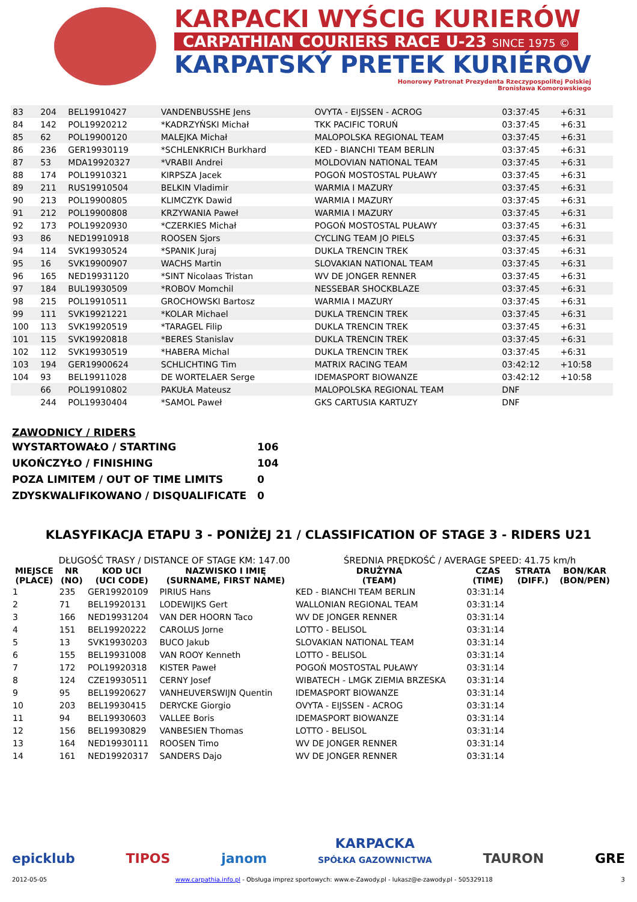KARPACKI WYŚCIG KURIERÓW
CARPATHIAN COURIERS RACE U-23 SINCE 1975 ©
KARPATSKÝ PRETEK KURIÉROV
Honorowy Patronat Prezydenta Rzeczypospolitej Polskiej
Bronisława Komorowskiego
| 83 | 204 | BEL19910427 | VANDENBUSSHE Jens | OVYTA - EIJSSEN - ACROG | 03:37:45 | +6:31 | |
| 84 | 142 | POL19920212 | *KADRZYŃSKI Michał | TKK PACIFIC TORUŃ | 03:37:45 | +6:31 | |
| 85 | 62 | POL19900120 | MALEJKA Michał | MALOPOLSKA REGIONAL TEAM | 03:37:45 | +6:31 | |
| 86 | 236 | GER19930119 | *SCHLENKRICH Burkhard | KED - BIANCHI TEAM BERLIN | 03:37:45 | +6:31 | |
| 87 | 53 | MDA19920327 | *VRABII Andrei | MOLDOVIAN NATIONAL TEAM | 03:37:45 | +6:31 | |
| 88 | 174 | POL19910321 | KIRPSZA Jacek | POGOŃ MOSTOSTAL PUŁAWY | 03:37:45 | +6:31 | |
| 89 | 211 | RUS19910504 | BELKIN Vladimir | WARMIA I MAZURY | 03:37:45 | +6:31 | |
| 90 | 213 | POL19900805 | KLIMCZYK Dawid | WARMIA I MAZURY | 03:37:45 | +6:31 | |
| 91 | 212 | POL19900808 | KRZYWANIA Paweł | WARMIA I MAZURY | 03:37:45 | +6:31 | |
| 92 | 173 | POL19920930 | *CZERKIES Michał | POGOŃ MOSTOSTAL PUŁAWY | 03:37:45 | +6:31 | |
| 93 | 86 | NED19910918 | ROOSEN Sjors | CYCLING TEAM JO PIELS | 03:37:45 | +6:31 | |
| 94 | 114 | SVK19930524 | *SPANIK Juraj | DUKLA TRENCIN TREK | 03:37:45 | +6:31 | |
| 95 | 16 | SVK19900907 | WACHS Martin | SLOVAKIAN NATIONAL TEAM | 03:37:45 | +6:31 | |
| 96 | 165 | NED19931120 | *SINT Nicolaas Tristan | WV DE JONGER RENNER | 03:37:45 | +6:31 | |
| 97 | 184 | BUL19930509 | *ROBOV Momchil | NESSEBAR SHOCKBLAZE | 03:37:45 | +6:31 | |
| 98 | 215 | POL19910511 | GROCHOWSKI Bartosz | WARMIA I MAZURY | 03:37:45 | +6:31 | |
| 99 | 111 | SVK19921221 | *KOLAR Michael | DUKLA TRENCIN TREK | 03:37:45 | +6:31 | |
| 100 | 113 | SVK19920519 | *TARAGEL Filip | DUKLA TRENCIN TREK | 03:37:45 | +6:31 | |
| 101 | 115 | SVK19920818 | *BERES Stanislav | DUKLA TRENCIN TREK | 03:37:45 | +6:31 | |
| 102 | 112 | SVK19930519 | *HABERA Michal | DUKLA TRENCIN TREK | 03:37:45 | +6:31 | |
| 103 | 194 | GER19900624 | SCHLICHTING Tim | MATRIX RACING TEAM | 03:42:12 | +10:58 | |
| 104 | 93 | BEL19911028 | DE WORTELAER Serge | IDEMASPORT BIOWANZE | 03:42:12 | +10:58 | |
| | 66 | POL19910802 | PAKUŁA Mateusz | MALOPOLSKA REGIONAL TEAM | DNF | | |
| | 244 | POL19930404 | *SAMOL Paweł | GKS CARTUSIA KARTUZY | DNF | | |
ZAWODNICY / RIDERS
| WYSTARTOWAŁO / STARTING | 106 |
| UKOŃCZYŁO / FINISHING | 104 |
| POZA LIMITEM / OUT OF TIME LIMITS | 0 |
| ZDYSKWALIFIKOWANO / DISQUALIFICATE | 0 |
KLASYFIKACJA ETAPU 3 - PONIŻEJ 21 / CLASSIFICATION OF STAGE 3 - RIDERS U21
DŁUGOŚĆ TRASY / DISTANCE OF STAGE KM: 147.00 ŚREDNIA PRĘDKOŚĆ / AVERAGE SPEED: 41.75 km/h
| MIEJSCE (PLACE) | NR (NO) | KOD UCI (UCI CODE) | NAZWISKO I IMIĘ (SURNAME, FIRST NAME) | DRUŻYNA (TEAM) | CZAS (TIME) | STRATA (DIFF.) | BON/KAR (BON/PEN) |
| --- | --- | --- | --- | --- | --- | --- | --- |
| 1 | 235 | GER19920109 | PIRIUS Hans | KED - BIANCHI TEAM BERLIN | 03:31:14 | | |
| 2 | 71 | BEL19920131 | LODEWIJKS Gert | WALLONIAN REGIONAL TEAM | 03:31:14 | | |
| 3 | 166 | NED19931204 | VAN DER HOORN Taco | WV DE JONGER RENNER | 03:31:14 | | |
| 4 | 151 | BEL19920222 | CAROLUS Jorne | LOTTO - BELISOL | 03:31:14 | | |
| 5 | 13 | SVK19930203 | BUCO Jakub | SLOVAKIAN NATIONAL TEAM | 03:31:14 | | |
| 6 | 155 | BEL19931008 | VAN ROOY Kenneth | LOTTO - BELISOL | 03:31:14 | | |
| 7 | 172 | POL19920318 | KISTER Paweł | POGOŃ MOSTOSTAL PUŁAWY | 03:31:14 | | |
| 8 | 124 | CZE19930511 | CERNY Josef | WIBATECH - LMGK ZIEMIA BRZESKA | 03:31:14 | | |
| 9 | 95 | BEL19920627 | VANHEUVERSWIJN Quentin | IDEMASPORT BIOWANZE | 03:31:14 | | |
| 10 | 203 | BEL19930415 | DERYCKE Giorgio | OVYTA - EIJSSEN - ACROG | 03:31:14 | | |
| 11 | 94 | BEL19930603 | VALLEE Boris | IDEMASPORT BIOWANZE | 03:31:14 | | |
| 12 | 156 | BEL19930829 | VANBESIEN Thomas | LOTTO - BELISOL | 03:31:14 | | |
| 13 | 164 | NED19930111 | ROOSEN Timo | WV DE JONGER RENNER | 03:31:14 | | |
| 14 | 161 | NED19920317 | SANDERS Dajo | WV DE JONGER RENNER | 03:31:14 | | |
epicklub TIPOS janom KARPACKA
SPÓŁKA GAZOWNICTWA TAURON GRE
2012-05-05 www.carpathia.info.pl - Obsługa imprez sportowych: www.e-Zawody.pl - lukasz@e-zawody.pl - 505329118 3